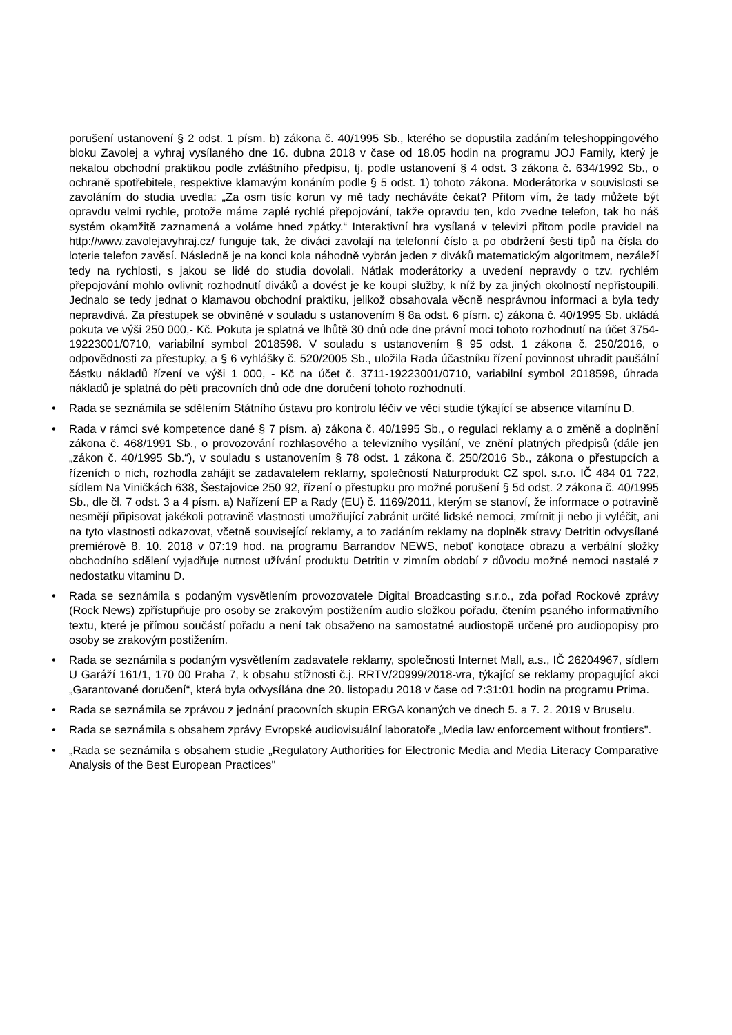porušení ustanovení § 2 odst. 1 písm. b) zákona č. 40/1995 Sb., kterého se dopustila zadáním teleshoppingového bloku Zavolej a vyhraj vysílaného dne 16. dubna 2018 v čase od 18.05 hodin na programu JOJ Family, který je nekalou obchodní praktikou podle zvláštního předpisu, tj. podle ustanovení § 4 odst. 3 zákona č. 634/1992 Sb., o ochraně spotřebitele, respektive klamavým konáním podle § 5 odst. 1) tohoto zákona. Moderátorka v souvislosti se zavoláním do studia uvedla: „Za osm tisíc korun vy mě tady necháváte čekat? Přitom vím, že tady můžete být opravdu velmi rychle, protože máme zaplé rychlé přepojování, takže opravdu ten, kdo zvedne telefon, tak ho náš systém okamžitě zaznamená a voláme hned zpátky.“ Interaktivní hra vysílaná v televizi přitom podle pravidel na http://www.zavolejavyhraj.cz/ funguje tak, že diváci zavolají na telefonní číslo a po obdržení šesti tipů na čísla do loterie telefon zavěsí. Následně je na konci kola náhodně vybrán jeden z diváků matematickým algoritmem, nezáleží tedy na rychlosti, s jakou se lidé do studia dovolali. Nátlak moderátorky a uvedení nepravdy o tzv. rychlém přepojování mohlo ovlivnit rozhodnutí diváků a dovést je ke koupi služby, k níž by za jiných okolností nepřistoupili. Jednalo se tedy jednat o klamavou obchodní praktiku, jelikož obsahovala věcně nesprávnou informaci a byla tedy nepravdivá. Za přestupek se obviněné v souladu s ustanovením § 8a odst. 6 písm. c) zákona č. 40/1995 Sb. ukládá pokuta ve výši 250 000,- Kč. Pokuta je splatná ve lhůtě 30 dnů ode dne právní moci tohoto rozhodnutí na účet 3754-19223001/0710, variabilní symbol 2018598. V souladu s ustanovením § 95 odst. 1 zákona č. 250/2016, o odpovědnosti za přestupky, a § 6 vyhlášky č. 520/2005 Sb., uložila Rada účastníku řízení povinnost uhradit paušální částku nákladů řízení ve výši 1 000, - Kč na účet č. 3711-19223001/0710, variabilní symbol 2018598, úhrada nákladů je splatná do pěti pracovních dnů ode dne doručení tohoto rozhodnutí.
• Rada se seznámila se sdělením Státního ústavu pro kontrolu léčiv ve věci studie týkající se absence vitamínu D.
• Rada v rámci své kompetence dané § 7 písm. a) zákona č. 40/1995 Sb., o regulaci reklamy a o změně a doplnění zákona č. 468/1991 Sb., o provozování rozhlasového a televizního vysílání, ve znění platných předpisů (dále jen „zákon č. 40/1995 Sb.“), v souladu s ustanovením § 78 odst. 1 zákona č. 250/2016 Sb., zákona o přestupcích a řízeních o nich, rozhodla zahájit se zadavatelem reklamy, společností Naturprodukt CZ spol. s.r.o. IČ 484 01 722, sídlem Na Viničkách 638, Šestajovice 250 92, řízení o přestupku pro možné porušení § 5d odst. 2 zákona č. 40/1995 Sb., dle čl. 7 odst. 3 a 4 písm. a) Nařízení EP a Rady (EU) č. 1169/2011, kterým se stanoví, že informace o potravině nesmějí připisovat jakékoli potravině vlastnosti umožňující zabránit určité lidské nemoci, zmírnit ji nebo ji vyléčit, ani na tyto vlastnosti odkazovat, včetně související reklamy, a to zadáním reklamy na doplněk stravy Detritin odvysílané premiérově 8. 10. 2018 v 07:19 hod. na programu Barrandov NEWS, neboť konotace obrazu a verbální složky obchodního sdělení vyjadřuje nutnost užívání produktu Detritin v zimním období z důvodu možné nemoci nastalé z nedostatku vitaminu D.
• Rada se seznámila s podaným vysvětlením provozovatele Digital Broadcasting s.r.o., zda pořad Rockové zprávy (Rock News) zpřístupňuje pro osoby se zrakovým postižením audio složkou pořadu, čtením psaného informativního textu, které je přímou součástí pořadu a není tak obsaženo na samostatné audiostopě určené pro audiopopisy pro osoby se zrakovým postižením.
• Rada se seznámila s podaným vysvětlením zadavatele reklamy, společnosti Internet Mall, a.s., IČ 26204967, sídlem U Garáží 161/1, 170 00 Praha 7, k obsahu stížnosti č.j. RRTV/20999/2018-vra, týkající se reklamy propagující akci „Garantované doručení“, která byla odvysílána dne 20. listopadu 2018 v čase od 7:31:01 hodin na programu Prima.
• Rada se seznámila se zprávou z jednání pracovních skupin ERGA konaných ve dnech 5. a 7. 2. 2019 v Bruselu.
• Rada se seznámila s obsahem zprávy Evropské audiovisuální laboratoře „Media law enforcement without frontiers".
• „Rada se seznámila s obsahem studie „Regulatory Authorities for Electronic Media and Media Literacy Comparative Analysis of the Best European Practices"